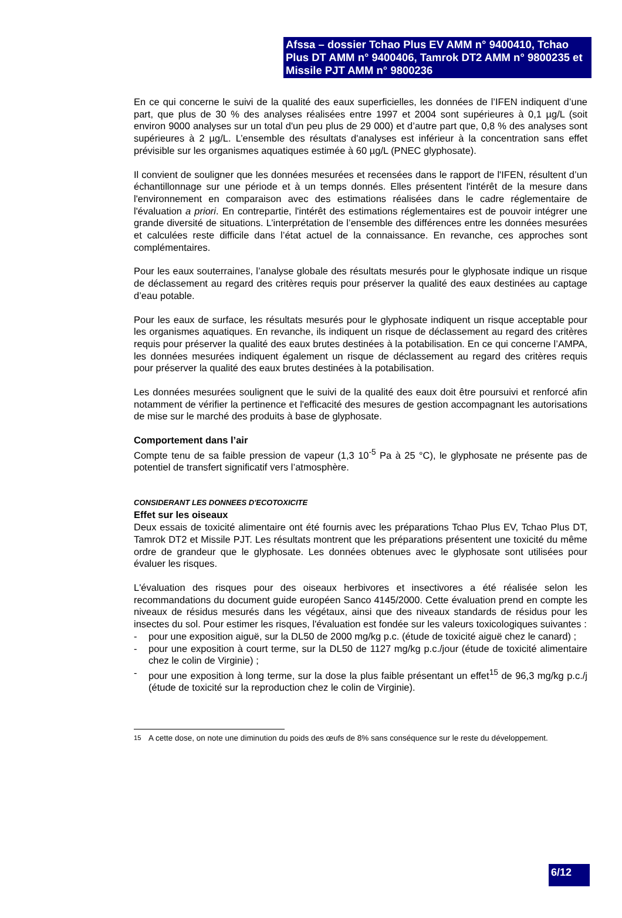Afssa – dossier Tchao Plus EV AMM n° 9400410, Tchao Plus DT AMM n° 9400406, Tamrok DT2 AMM n° 9800235 et Missile PJT AMM n° 9800236
En ce qui concerne le suivi de la qualité des eaux superficielles, les données de l’IFEN indiquent d’une part, que plus de 30 % des analyses réalisées entre 1997 et 2004 sont supérieures à 0,1 µg/L (soit environ 9000 analyses sur un total d'un peu plus de 29 000) et d’autre part que, 0,8 % des analyses sont supérieures à 2 µg/L. L’ensemble des résultats d'analyses est inférieur à la concentration sans effet prévisible sur les organismes aquatiques estimée à 60 µg/L (PNEC glyphosate).
Il convient de souligner que les données mesurées et recensées dans le rapport de l'IFEN, résultent d’un échantillonnage sur une période et à un temps donnés. Elles présentent l'intérêt de la mesure dans l'environnement en comparaison avec des estimations réalisées dans le cadre réglementaire de l'évaluation a priori. En contrepartie, l'intérêt des estimations réglementaires est de pouvoir intégrer une grande diversité de situations. L’interprétation de l’ensemble des différences entre les données mesurées et calculées reste difficile dans l’état actuel de la connaissance. En revanche, ces approches sont complémentaires.
Pour les eaux souterraines, l’analyse globale des résultats mesurés pour le glyphosate indique un risque de déclassement au regard des critères requis pour préserver la qualité des eaux destinées au captage d’eau potable.
Pour les eaux de surface, les résultats mesurés pour le glyphosate indiquent un risque acceptable pour les organismes aquatiques. En revanche, ils indiquent un risque de déclassement au regard des critères requis pour préserver la qualité des eaux brutes destinées à la potabilisation. En ce qui concerne l’AMPA, les données mesurées indiquent également un risque de déclassement au regard des critères requis pour préserver la qualité des eaux brutes destinées à la potabilisation.
Les données mesurées soulignent que le suivi de la qualité des eaux doit être poursuivi et renforcé afin notamment de vérifier la pertinence et l'efficacité des mesures de gestion accompagnant les autorisations de mise sur le marché des produits à base de glyphosate.
Comportement dans l’air
Compte tenu de sa faible pression de vapeur (1,3 10<sup>-5</sup> Pa à 25 °C), le glyphosate ne présente pas de potentiel de transfert significatif vers l’atmosphère.
CONSIDERANT LES DONNEES D'ECOTOXICITE
Effet sur les oiseaux
Deux essais de toxicité alimentaire ont été fournis avec les préparations Tchao Plus EV, Tchao Plus DT, Tamrok DT2 et Missile PJT. Les résultats montrent que les préparations présentent une toxicité du même ordre de grandeur que le glyphosate. Les données obtenues avec le glyphosate sont utilisées pour évaluer les risques.
L'évaluation des risques pour des oiseaux herbivores et insectivores a été réalisée selon les recommandations du document guide européen Sanco 4145/2000. Cette évaluation prend en compte les niveaux de résidus mesurés dans les végétaux, ainsi que des niveaux standards de résidus pour les insectes du sol. Pour estimer les risques, l'évaluation est fondée sur les valeurs toxicologiques suivantes :
- pour une exposition aiguë, sur la DL50 de 2000 mg/kg p.c. (étude de toxicité aiguë chez le canard) ;
- pour une exposition à court terme, sur la DL50 de 1127 mg/kg p.c./jour (étude de toxicité alimentaire chez le colin de Virginie) ;
- pour une exposition à long terme, sur la dose la plus faible présentant un effet<sup>15</sup> de 96,3 mg/kg p.c./j (étude de toxicité sur la reproduction chez le colin de Virginie).
<sup>15</sup> A cette dose, on note une diminution du poids des œufs de 8% sans conséquence sur le reste du développement.
6/12